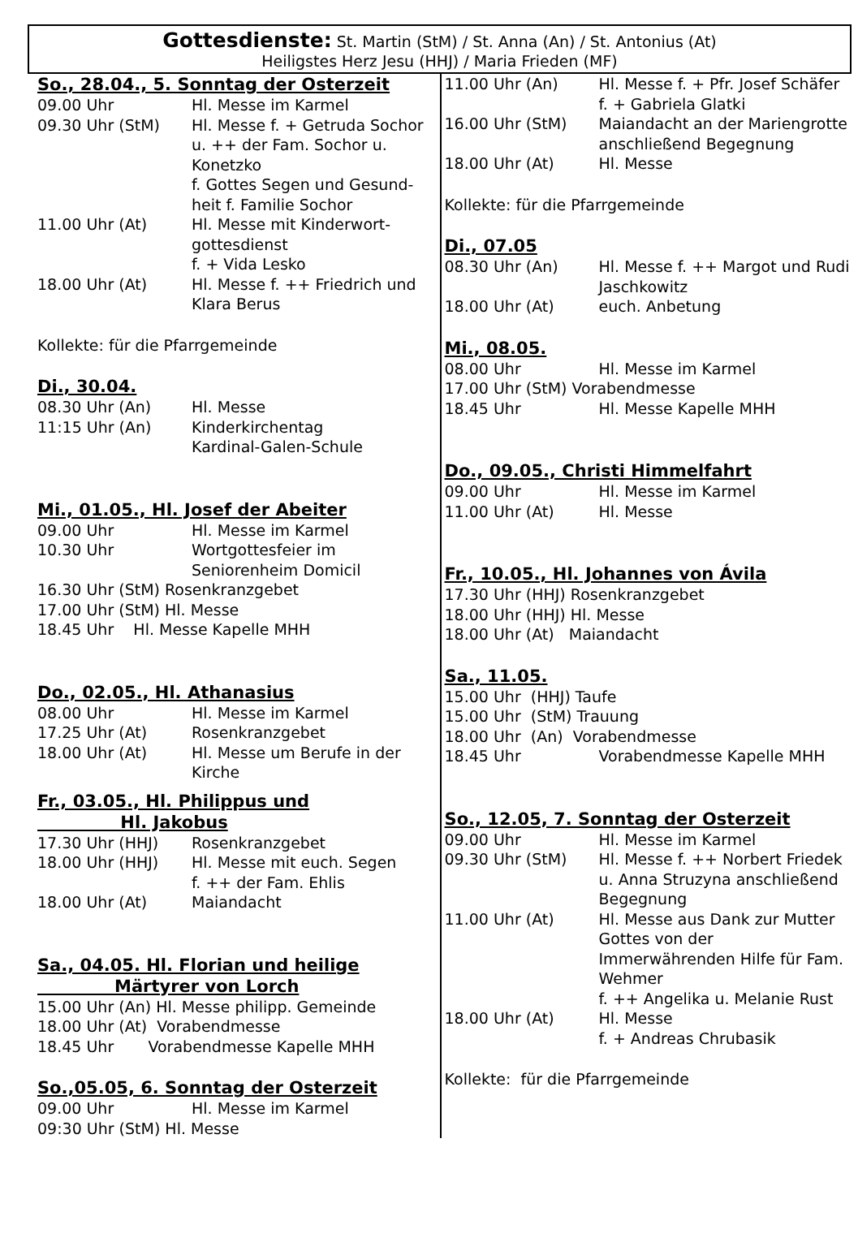Gottesdienste: St. Martin (StM) / St. Anna (An) / St. Antonius (At)
Heiligstes Herz Jesu (HHJ) / Maria Frieden (MF)
So., 28.04., 5. Sonntag der Osterzeit
09.00 Uhr Hl. Messe im Karmel
09.30 Uhr (StM) Hl. Messe f. + Getruda Sochor u. ++ der Fam. Sochor u. Konetzko
f. Gottes Segen und Gesund-heit f. Familie Sochor
11.00 Uhr (At) Hl. Messe mit Kinderwort-gottesdienst
f. + Vida Lesko
18.00 Uhr (At) Hl. Messe f. ++ Friedrich und Klara Berus
Kollekte: für die Pfarrgemeinde
Di., 30.04.
08.30 Uhr (An) Hl. Messe
11:15 Uhr (An) Kinderkirchentag
Kardinal-Galen-Schule
Mi., 01.05., Hl. Josef der Abeiter
09.00 Uhr Hl. Messe im Karmel
10.30 Uhr Wortgottesfeier im Seniorenheim Domicil
16.30 Uhr (StM) Rosenkranzgebet
17.00 Uhr (StM) Hl. Messe
18.45 Uhr Hl. Messe Kapelle MHH
Do., 02.05., Hl. Athanasius
08.00 Uhr Hl. Messe im Karmel
17.25 Uhr (At) Rosenkranzgebet
18.00 Uhr (At) Hl. Messe um Berufe in der Kirche
Fr., 03.05., Hl. Philippus und
Hl. Jakobus
17.30 Uhr (HHJ) Rosenkranzgebet
18.00 Uhr (HHJ) Hl. Messe mit euch. Segen
f. ++ der Fam. Ehlis
18.00 Uhr (At) Maiandacht
Sa., 04.05. Hl. Florian und heilige
Märtyrer von Lorch
15.00 Uhr (An) Hl. Messe philipp. Gemeinde
18.00 Uhr (At) Vorabendmesse
18.45 Uhr Vorabendmesse Kapelle MHH
So.,05.05, 6. Sonntag der Osterzeit
09.00 Uhr Hl. Messe im Karmel
09:30 Uhr (StM) Hl. Messe
11.00 Uhr (An) Hl. Messe f. + Pfr. Josef Schäfer
f. + Gabriela Glatki
16.00 Uhr (StM) Maiandacht an der Mariengrotte anschließend Begegnung
18.00 Uhr (At) Hl. Messe
Kollekte: für die Pfarrgemeinde
Di., 07.05
08.30 Uhr (An) Hl. Messe f. ++ Margot und Rudi Jaschkowitz
18.00 Uhr (At) euch. Anbetung
Mi., 08.05.
08.00 Uhr Hl. Messe im Karmel
17.00 Uhr (StM) Vorabendmesse
18.45 Uhr Hl. Messe Kapelle MHH
Do., 09.05., Christi Himmelfahrt
09.00 Uhr Hl. Messe im Karmel
11.00 Uhr (At) Hl. Messe
Fr., 10.05., Hl. Johannes von Ávila
17.30 Uhr (HHJ) Rosenkranzgebet
18.00 Uhr (HHJ) Hl. Messe
18.00 Uhr (At) Maiandacht
Sa., 11.05.
15.00 Uhr (HHJ) Taufe
15.00 Uhr (StM) Trauung
18.00 Uhr (An) Vorabendmesse
18.45 Uhr Vorabendmesse Kapelle MHH
So., 12.05, 7. Sonntag der Osterzeit
09.00 Uhr Hl. Messe im Karmel
09.30 Uhr (StM) Hl. Messe f. ++ Norbert Friedek u. Anna Struzyna anschließend Begegnung
11.00 Uhr (At) Hl. Messe aus Dank zur Mutter Gottes von der Immerwährenden Hilfe für Fam. Wehmer
f. ++ Angelika u. Melanie Rust
18.00 Uhr (At) Hl. Messe
f. + Andreas Chrubasik
Kollekte: für die Pfarrgemeinde